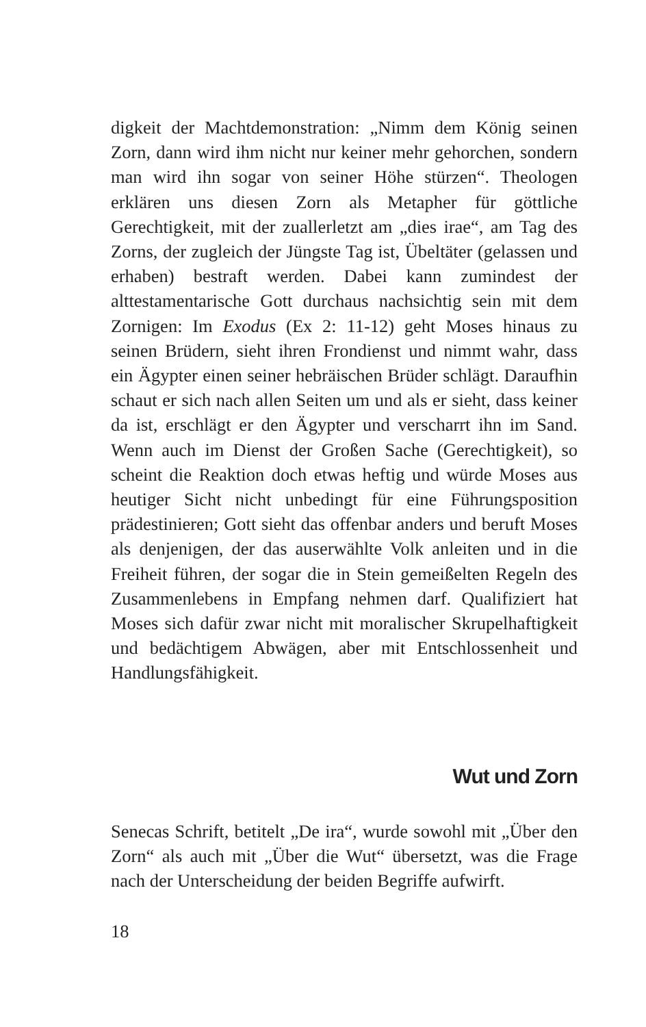digkeit der Machtdemonstration: „Nimm dem König seinen Zorn, dann wird ihm nicht nur keiner mehr gehorchen, sondern man wird ihn sogar von seiner Höhe stürzen“. Theologen erklären uns diesen Zorn als Metapher für göttliche Gerechtigkeit, mit der zuallerletzt am „dies irae“, am Tag des Zorns, der zugleich der Jüngste Tag ist, Übeltäter (gelassen und erhaben) bestraft werden. Dabei kann zumindest der alttestamentarische Gott durchaus nachsichtig sein mit dem Zornigen: Im Exodus (Ex 2: 11-12) geht Moses hinaus zu seinen Brüdern, sieht ihren Frondienst und nimmt wahr, dass ein Ägypter einen seiner hebräischen Brüder schlägt. Daraufhin schaut er sich nach allen Seiten um und als er sieht, dass keiner da ist, erschlägt er den Ägypter und verscharrt ihn im Sand. Wenn auch im Dienst der Großen Sache (Gerechtigkeit), so scheint die Reaktion doch etwas heftig und würde Moses aus heutiger Sicht nicht unbedingt für eine Führungsposition prädestinieren; Gott sieht das offenbar anders und beruft Moses als denjenigen, der das auserwählte Volk anleiten und in die Freiheit führen, der sogar die in Stein gemeißelten Regeln des Zusammenlebens in Empfang nehmen darf. Qualifiziert hat Moses sich dafür zwar nicht mit moralischer Skrupelhaftigkeit und bedächtigem Abwägen, aber mit Entschlossenheit und Handlungsfähigkeit.
Wut und Zorn
Senecas Schrift, betitelt „De ira“, wurde sowohl mit „Über den Zorn“ als auch mit „Über die Wut“ übersetzt, was die Frage nach der Unterscheidung der beiden Begriffe aufwirft.
18